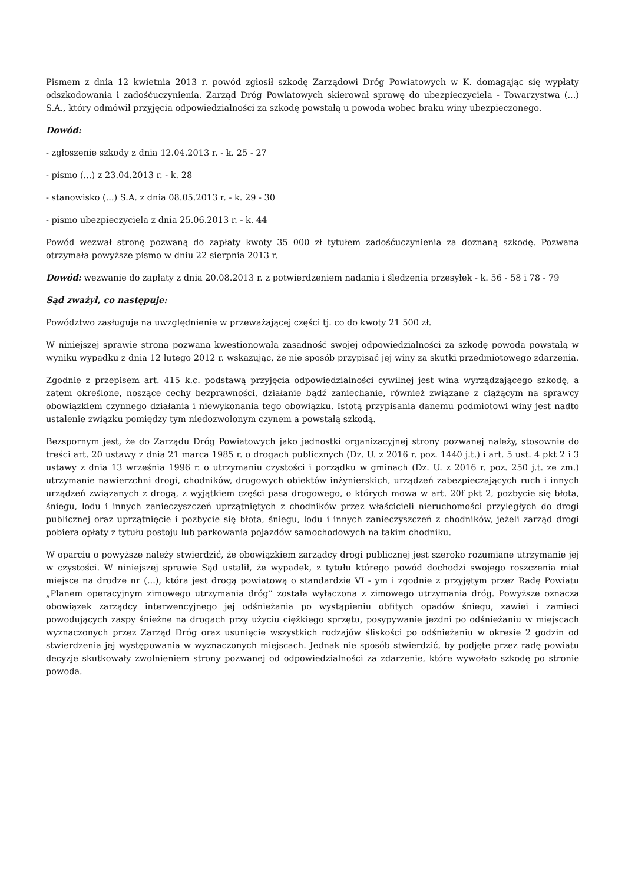Pismem z dnia 12 kwietnia 2013 r. powód zgłosił szkodę Zarządowi Dróg Powiatowych w K. domagając się wypłaty odszkodowania i zadośćuczynienia. Zarząd Dróg Powiatowych skierował sprawę do ubezpieczyciela - Towarzystwa (...) S.A., który odmówił przyjęcia odpowiedzialności za szkodę powstałą u powoda wobec braku winy ubezpieczonego.
Dowód:
- zgłoszenie szkody z dnia 12.04.2013 r. - k. 25 - 27
- pismo (...) z 23.04.2013 r. - k. 28
- stanowisko (...) S.A. z dnia 08.05.2013 r. - k. 29 - 30
- pismo ubezpieczyciela z dnia 25.06.2013 r. - k. 44
Powód wezwał stronę pozwaną do zapłaty kwoty 35 000 zł tytułem zadośćuczynienia za doznaną szkodę. Pozwana otrzymała powyższe pismo w dniu 22 sierpnia 2013 r.
Dowód: wezwanie do zapłaty z dnia 20.08.2013 r. z potwierdzeniem nadania i śledzenia przesyłek - k. 56 - 58 i 78 - 79
Sąd zważył, co następuje:
Powództwo zasługuje na uwzględnienie w przeważającej części tj. co do kwoty 21 500 zł.
W niniejszej sprawie strona pozwana kwestionowała zasadność swojej odpowiedzialności za szkodę powoda powstałą w wyniku wypadku z dnia 12 lutego 2012 r. wskazując, że nie sposób przypisać jej winy za skutki przedmiotowego zdarzenia.
Zgodnie z przepisem art. 415 k.c. podstawą przyjęcia odpowiedzialności cywilnej jest wina wyrządzającego szkodę, a zatem określone, noszące cechy bezprawności, działanie bądź zaniechanie, również związane z ciążącym na sprawcy obowiązkiem czynnego działania i niewykonania tego obowiązku. Istotą przypisania danemu podmiotowi winy jest nadto ustalenie związku pomiędzy tym niedozwolonym czynem a powstałą szkodą.
Bezspornym jest, że do Zarządu Dróg Powiatowych jako jednostki organizacyjnej strony pozwanej należy, stosownie do treści art. 20 ustawy z dnia 21 marca 1985 r. o drogach publicznych (Dz. U. z 2016 r. poz. 1440 j.t.) i art. 5 ust. 4 pkt 2 i 3 ustawy z dnia 13 września 1996 r. o utrzymaniu czystości i porządku w gminach (Dz. U. z 2016 r. poz. 250 j.t. ze zm.) utrzymanie nawierzchni drogi, chodników, drogowych obiektów inżynierskich, urządzeń zabezpieczających ruch i innych urządzeń związanych z drogą, z wyjątkiem części pasa drogowego, o których mowa w art. 20f pkt 2, pozbycie się błota, śniegu, lodu i innych zanieczyszczeń uprzątniętych z chodników przez właścicieli nieruchomości przyległych do drogi publicznej oraz uprzątnięcie i pozbycie się błota, śniegu, lodu i innych zanieczyszczeń z chodników, jeżeli zarząd drogi pobiera opłaty z tytułu postoju lub parkowania pojazdów samochodowych na takim chodniku.
W oparciu o powyższe należy stwierdzić, że obowiązkiem zarządcy drogi publicznej jest szeroko rozumiane utrzymanie jej w czystości. W niniejszej sprawie Sąd ustalił, że wypadek, z tytułu którego powód dochodzi swojego roszczenia miał miejsce na drodze nr (...), która jest drogą powiatową o standardzie VI - ym i zgodnie z przyjętym przez Radę Powiatu „Planem operacyjnym zimowego utrzymania dróg” została wyłączona z zimowego utrzymania dróg. Powyższe oznacza obowiązek zarządcy interwencyjnego jej odśnieżania po wystąpieniu obfitych opadów śniegu, zawiei i zamieci powodujących zaspy śnieżne na drogach przy użyciu ciężkiego sprzętu, posypywanie jezdni po odśnieżaniu w miejscach wyznaczonych przez Zarząd Dróg oraz usunięcie wszystkich rodzajów śliskości po odśnieżaniu w okresie 2 godzin od stwierdzenia jej występowania w wyznaczonych miejscach. Jednak nie sposób stwierdzić, by podjęte przez radę powiatu decyzje skutkowały zwolnieniem strony pozwanej od odpowiedzialności za zdarzenie, które wywołało szkodę po stronie powoda.